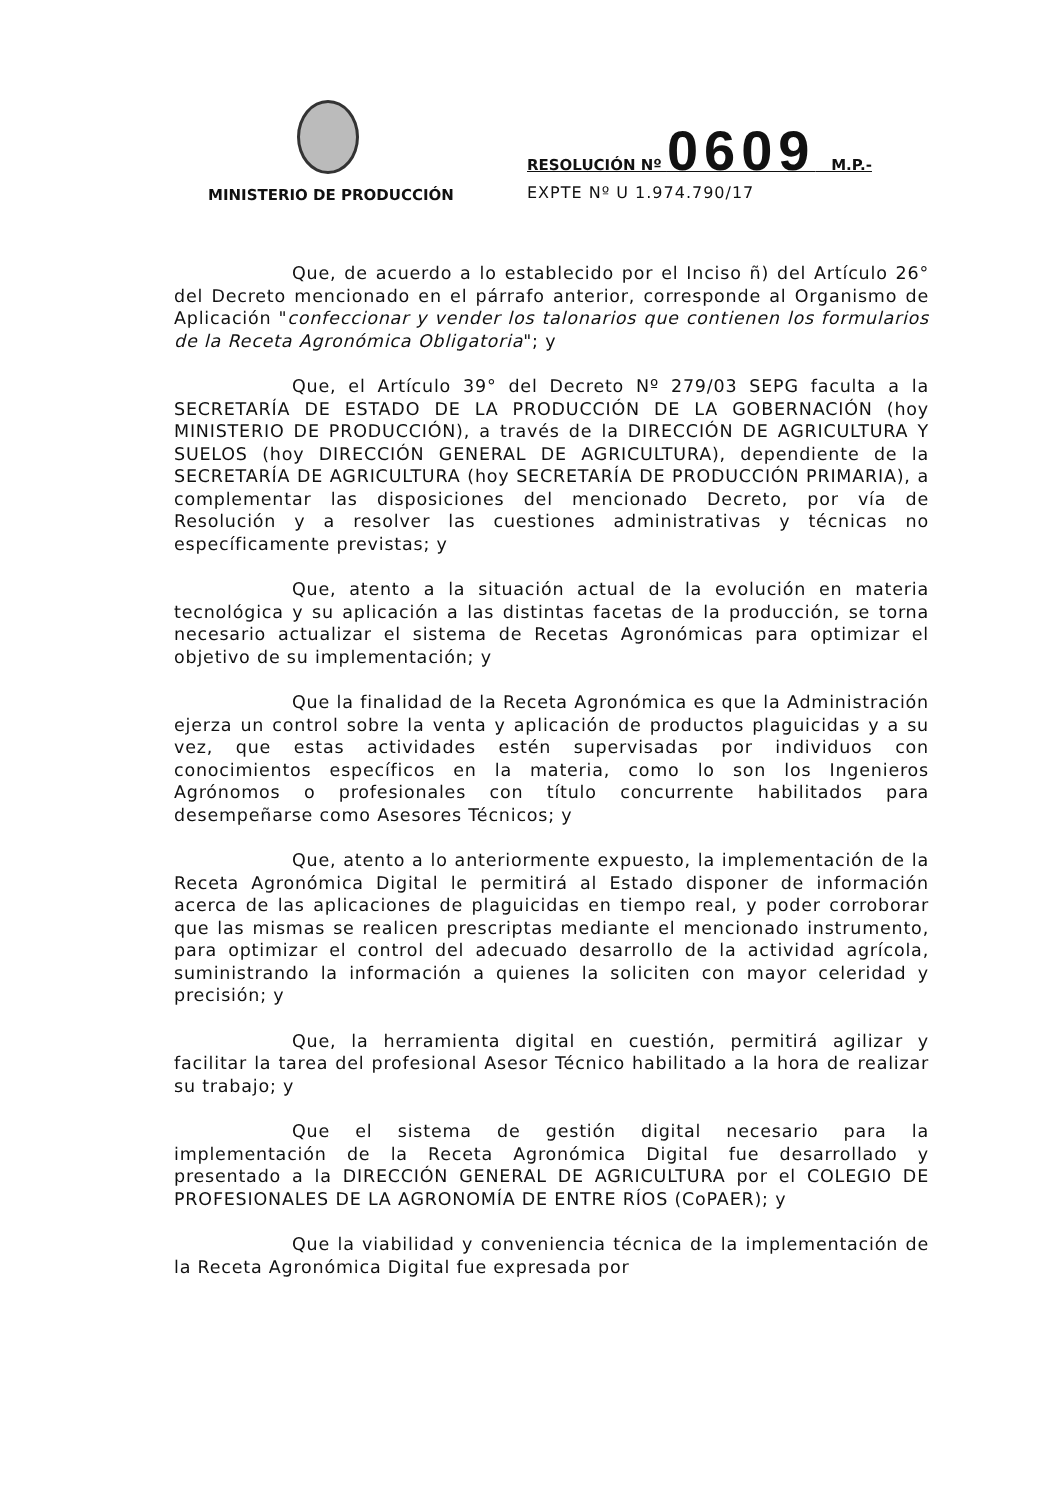RESOLUCIÓN Nº 0609 M.P.-
EXPTE Nº U 1.974.790/17
MINISTERIO DE PRODUCCIÓN
Que, de acuerdo a lo establecido por el Inciso ñ) del Artículo 26° del Decreto mencionado en el párrafo anterior, corresponde al Organismo de Aplicación "confeccionar y vender los talonarios que contienen los formularios de la Receta Agronómica Obligatoria"; y
Que, el Artículo 39° del Decreto Nº 279/03 SEPG faculta a la SECRETARÍA DE ESTADO DE LA PRODUCCIÓN DE LA GOBERNACIÓN (hoy MINISTERIO DE PRODUCCIÓN), a través de la DIRECCIÓN DE AGRICULTURA Y SUELOS (hoy DIRECCIÓN GENERAL DE AGRICULTURA), dependiente de la SECRETARÍA DE AGRICULTURA (hoy SECRETARÍA DE PRODUCCIÓN PRIMARIA), a complementar las disposiciones del mencionado Decreto, por vía de Resolución y a resolver las cuestiones administrativas y técnicas no específicamente previstas; y
Que, atento a la situación actual de la evolución en materia tecnológica y su aplicación a las distintas facetas de la producción, se torna necesario actualizar el sistema de Recetas Agronómicas para optimizar el objetivo de su implementación; y
Que la finalidad de la Receta Agronómica es que la Administración ejerza un control sobre la venta y aplicación de productos plaguicidas y a su vez, que estas actividades estén supervisadas por individuos con conocimientos específicos en la materia, como lo son los Ingenieros Agrónomos o profesionales con título concurrente habilitados para desempeñarse como Asesores Técnicos; y
Que, atento a lo anteriormente expuesto, la implementación de la Receta Agronómica Digital le permitirá al Estado disponer de información acerca de las aplicaciones de plaguicidas en tiempo real, y poder corroborar que las mismas se realicen prescriptas mediante el mencionado instrumento, para optimizar el control del adecuado desarrollo de la actividad agrícola, suministrando la información a quienes la soliciten con mayor celeridad y precisión; y
Que, la herramienta digital en cuestión, permitirá agilizar y facilitar la tarea del profesional Asesor Técnico habilitado a la hora de realizar su trabajo; y
Que el sistema de gestión digital necesario para la implementación de la Receta Agronómica Digital fue desarrollado y presentado a la DIRECCIÓN GENERAL DE AGRICULTURA por el COLEGIO DE PROFESIONALES DE LA AGRONOMÍA DE ENTRE RÍOS (CoPAER); y
Que la viabilidad y conveniencia técnica de la implementación de la Receta Agronómica Digital fue expresada por